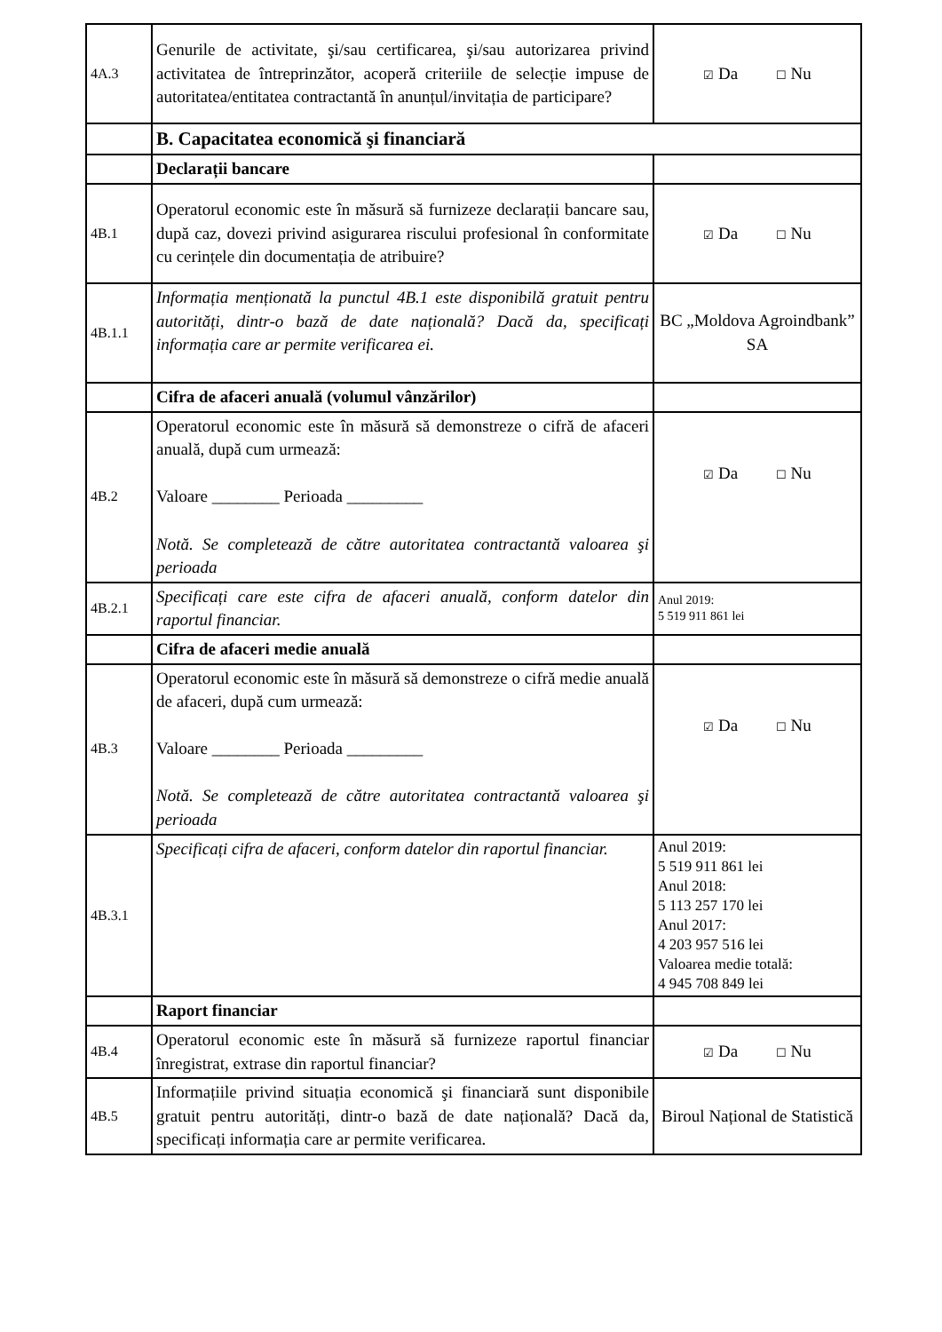| 4A.3 | Genurile de activitate, şi/sau certificarea, şi/sau autorizarea privind activitatea de întreprinzător, acoperă criteriile de selecție impuse de autoritatea/entitatea contractantă în anunțul/invitația de participare? | ☑ Da ☐ Nu |
| | B. Capacitatea economică şi financiară | |
| | Declarații bancare | |
| 4B.1 | Operatorul economic este în măsură să furnizeze declarații bancare sau, după caz, dovezi privind asigurarea riscului profesional în conformitate cu cerințele din documentația de atribuire? | ☑ Da ☐ Nu |
| 4B.1.1 | Informația menționată la punctul 4B.1 este disponibilă gratuit pentru autorități, dintr-o bază de date națională? Dacă da, specificați informația care ar permite verificarea ei. | BC „Moldova Agroindbank” SA |
| | Cifra de afaceri anuală (volumul vânzărilor) | |
| 4B.2 | Operatorul economic este în măsură să demonstreze o cifră de afaceri anuală, după cum urmează: Valoare ________ Perioada _________ Notă. Se completează de către autoritatea contractantă valoarea şi perioada | ☑ Da ☐ Nu |
| 4B.2.1 | Specificați care este cifra de afaceri anuală, conform datelor din raportul financiar. | Anul 2019: 5 519 911 861 lei |
| | Cifra de afaceri medie anuală | |
| 4B.3 | Operatorul economic este în măsură să demonstreze o cifră medie anuală de afaceri, după cum urmează: Valoare ________ Perioada _________ Notă. Se completează de către autoritatea contractantă valoarea şi perioada | ☑ Da ☐ Nu |
| 4B.3.1 | Specificați cifra de afaceri, conform datelor din raportul financiar. | Anul 2019: 5 519 911 861 lei Anul 2018: 5 113 257 170 lei Anul 2017: 4 203 957 516 lei Valoarea medie totală: 4 945 708 849 lei |
| | Raport financiar | |
| 4B.4 | Operatorul economic este în măsură să furnizeze raportul financiar înregistrat, extrase din raportul financiar? | ☑ Da ☐ Nu |
| 4B.5 | Informațiile privind situația economică şi financiară sunt disponibile gratuit pentru autorități, dintr-o bază de date națională? Dacă da, specificați informația care ar permite verificarea. | Biroul Național de Statistică |